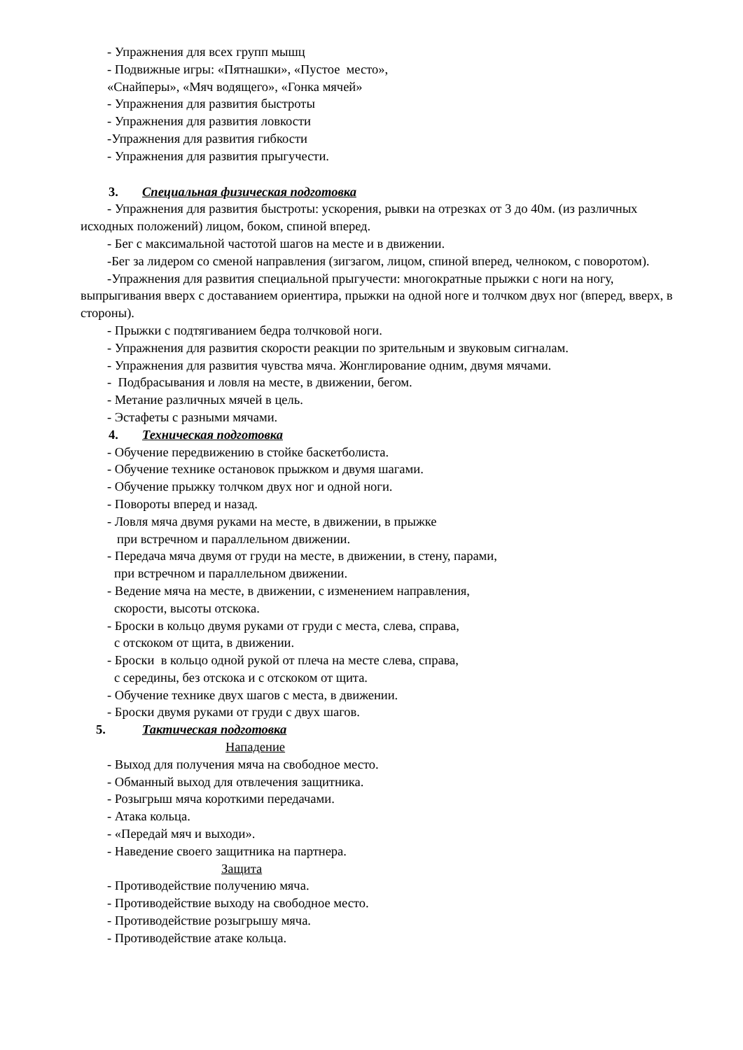- Упражнения для всех групп мышц
- Подвижные игры: «Пятнашки», «Пустое место»,
«Снайперы», «Мяч водящего», «Гонка мячей»
- Упражнения для развития быстроты
- Упражнения для развития ловкости
-Упражнения для развития гибкости
- Упражнения для развития прыгучести.
3. Специальная физическая подготовка
- Упражнения для развития быстроты: ускорения, рывки на отрезках от 3 до 40м. (из различных исходных положений) лицом, боком, спиной вперед.
- Бег с максимальной частотой шагов на месте и в движении.
-Бег за лидером со сменой направления (зигзагом, лицом, спиной вперед, челноком, с поворотом).
-Упражнения для развития специальной прыгучести: многократные прыжки с ноги на ногу, выпрыгивания вверх с доставанием ориентира, прыжки на одной ноге и толчком двух ног (вперед, вверх, в стороны).
- Прыжки с подтягиванием бедра толчковой ноги.
- Упражнения для развития скорости реакции по зрительным и звуковым сигналам.
- Упражнения для развития чувства мяча. Жонглирование одним, двумя мячами.
- Подбрасывания и ловля на месте, в движении, бегом.
- Метание различных мячей в цель.
- Эстафеты с разными мячами.
4. Техническая подготовка
- Обучение передвижению в стойке баскетболиста.
- Обучение технике остановок прыжком и двумя шагами.
- Обучение прыжку толчком двух ног и одной ноги.
- Повороты вперед и назад.
- Ловля мяча двумя руками на месте, в движении, в прыжке
при встречном и параллельном движении.
- Передача мяча двумя от груди на месте, в движении, в стену, парами,
при встречном и параллельном движении.
- Ведение мяча на месте, в движении, с изменением направления,
скорости, высоты отскока.
- Броски в кольцо двумя руками от груди с места, слева, справа,
с отскоком от щита, в движении.
- Броски в кольцо одной рукой от плеча на месте слева, справа,
с середины, без отскока и с отскоком от щита.
- Обучение технике двух шагов с места, в движении.
- Броски двумя руками от груди с двух шагов.
5. Тактическая подготовка
Нападение
- Выход для получения мяча на свободное место.
- Обманный выход для отвлечения защитника.
- Розыгрыш мяча короткими передачами.
- Атака кольца.
- «Передай мяч и выходи».
- Наведение своего защитника на партнера.
Защита
- Противодействие получению мяча.
- Противодействие выходу на свободное место.
- Противодействие розыгрышу мяча.
- Противодействие атаке кольца.